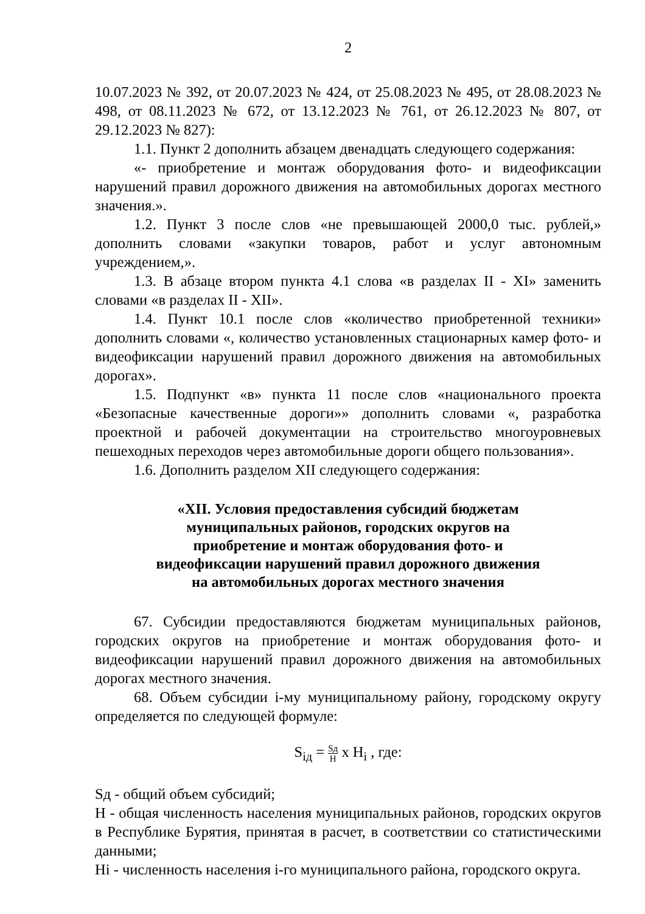2
10.07.2023 № 392, от 20.07.2023 № 424, от 25.08.2023 № 495, от 28.08.2023 № 498, от 08.11.2023 № 672, от 13.12.2023 № 761, от 26.12.2023 № 807, от 29.12.2023 № 827):
1.1. Пункт 2 дополнить абзацем двенадцать следующего содержания:
«- приобретение и монтаж оборудования фото- и видеофиксации нарушений правил дорожного движения на автомобильных дорогах местного значения.».
1.2. Пункт 3 после слов «не превышающей 2000,0 тыс. рублей,» дополнить словами «закупки товаров, работ и услуг автономным учреждением,».
1.3. В абзаце втором пункта 4.1 слова «в разделах II - XI» заменить словами «в разделах II - XII».
1.4. Пункт 10.1 после слов «количество приобретенной техники» дополнить словами «, количество установленных стационарных камер фото- и видеофиксации нарушений правил дорожного движения на автомобильных дорогах».
1.5. Подпункт «в» пункта 11 после слов «национального проекта «Безопасные качественные дороги»» дополнить словами «, разработка проектной и рабочей документации на строительство многоуровневых пешеходных переходов через автомобильные дороги общего пользования».
1.6. Дополнить разделом XII следующего содержания:
«XII. Условия предоставления субсидий бюджетам
муниципальных районов, городских округов на
приобретение и монтаж оборудования фото- и
видеофиксации нарушений правил дорожного движения
на автомобильных дорогах местного значения
67. Субсидии предоставляются бюджетам муниципальных районов, городских округов на приобретение и монтаж оборудования фото- и видеофиксации нарушений правил дорожного движения на автомобильных дорогах местного значения.
68. Объем субсидии i-му муниципальному району, городскому округу определяется по следующей формуле:
S<sub>iд</sub> = Sд Н х Н<sub>i</sub> , где:
Sд - общий объем субсидий;
Н - общая численность населения муниципальных районов, городских округов в Республике Бурятия, принятая в расчет, в соответствии со статистическими данными;
Нi - численность населения i-го муниципального района, городского округа.